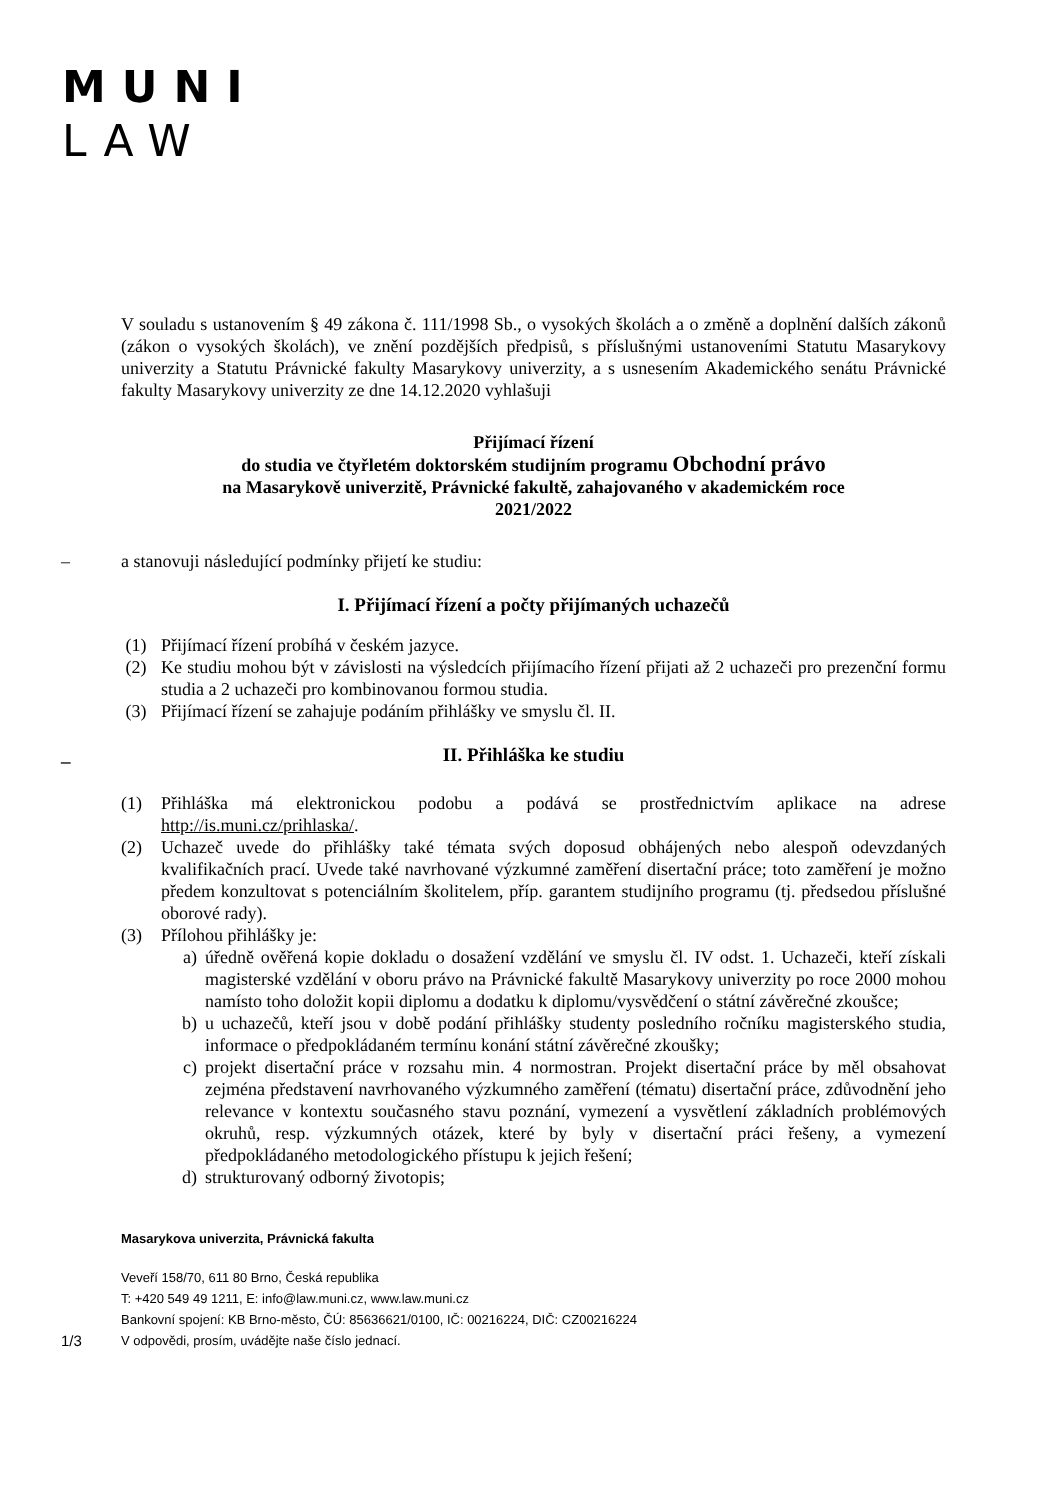MUNI
LAW
V souladu s ustanovením § 49 zákona č. 111/1998 Sb., o vysokých školách a o změně a doplnění dalších zákonů (zákon o vysokých školách), ve znění pozdějších předpisů, s příslušnými ustanoveními Statutu Masarykovy univerzity a Statutu Právnické fakulty Masarykovy univerzity, a s usnesením Akademického senátu Právnické fakulty Masarykovy univerzity ze dne 14.12.2020 vyhlašuji
Přijímací řízení
do studia ve čtyřletém doktorském studijním programu Obchodní právo
na Masarykově univerzitě, Právnické fakultě, zahajovaného v akademickém roce
2021/2022
– a stanovuji následující podmínky přijetí ke studiu:
I. Přijímací řízení a počty přijímaných uchazečů
(1) Přijímací řízení probíhá v českém jazyce.
(2) Ke studiu mohou být v závislosti na výsledcích přijímacího řízení přijati až 2 uchazeči pro prezenční formu studia a 2 uchazeči pro kombinovanou formou studia.
(3) Přijímací řízení se zahajuje podáním přihlášky ve smyslu čl. II.
_ II. Přihláška ke studiu
(1) Přihláška má elektronickou podobu a podává se prostřednictvím aplikace na adrese http://is.muni.cz/prihlaska/.
(2) Uchazeč uvede do přihlášky také témata svých doposud obhájených nebo alespoň odevzdaných kvalifikačních prací. Uvede také navrhované výzkumné zaměření disertační práce; toto zaměření je možno předem konzultovat s potenciálním školitelem, příp. garantem studijního programu (tj. předsedou příslušné oborové rady).
(3) Přílohou přihlášky je:
a) úředně ověřená kopie dokladu o dosažení vzdělání ve smyslu čl. IV odst. 1. Uchazeči, kteří získali magisterské vzdělání v oboru právo na Právnické fakultě Masarykovy univerzity po roce 2000 mohou namísto toho doložit kopii diplomu a dodatku k diplomu/vysvědčení o státní závěrečné zkoušce;
b) u uchazečů, kteří jsou v době podání přihlášky studenty posledního ročníku magisterského studia, informace o předpokládaném termínu konání státní závěrečné zkoušky;
c) projekt disertační práce v rozsahu min. 4 normostran. Projekt disertační práce by měl obsahovat zejména představení navrhovaného výzkumného zaměření (tématu) disertační práce, zdůvodnění jeho relevance v kontextu současného stavu poznání, vymezení a vysvětlení základních problémových okruhů, resp. výzkumných otázek, které by byly v disertační práci řešeny, a vymezení předpokládaného metodologického přístupu k jejich řešení;
d) strukturovaný odborný životopis;
Masarykova univerzita, Právnická fakulta
Veveří 158/70, 611 80 Brno, Česká republika
T: +420 549 49 1211, E: info@law.muni.cz, www.law.muni.cz
Bankovní spojení: KB Brno-město, ČÚ: 85636621/0100, IČ: 00216224, DIČ: CZ00216224
1/3 V odpovědi, prosím, uvádějte naše číslo jednací.